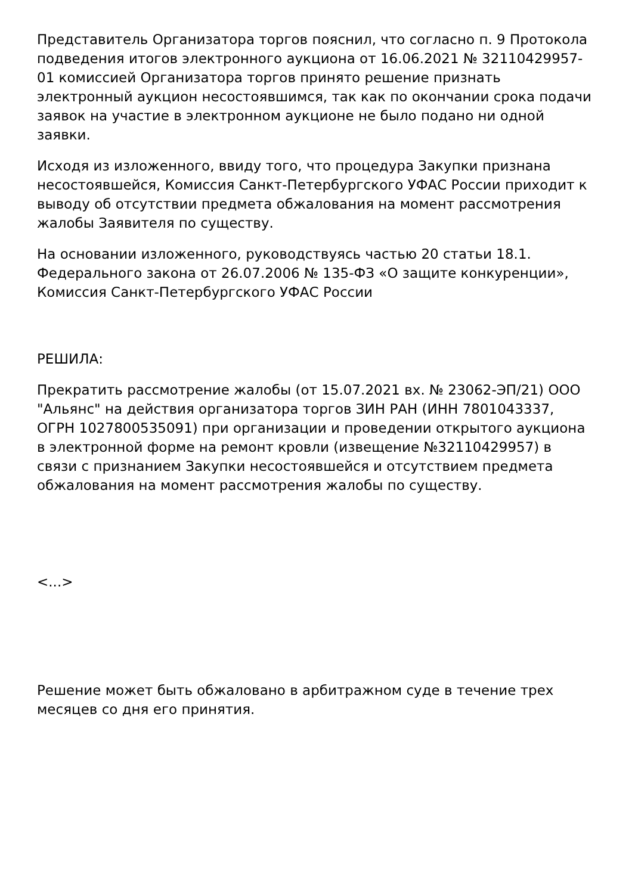Представитель Организатора торгов пояснил, что согласно п. 9 Протокола подведения итогов электронного аукциона от 16.06.2021 № 32110429957-01 комиссией Организатора торгов принято решение признать электронный аукцион несостоявшимся, так как по окончании срока подачи заявок на участие в электронном аукционе не было подано ни одной заявки.
Исходя из изложенного, ввиду того, что процедура Закупки признана несостоявшейся, Комиссия Санкт-Петербургского УФАС России приходит к выводу об отсутствии предмета обжалования на момент рассмотрения жалобы Заявителя по существу.
На основании изложенного, руководствуясь частью 20 статьи 18.1. Федерального закона от 26.07.2006 № 135-ФЗ «О защите конкуренции», Комиссия Санкт-Петербургского УФАС России
РЕШИЛА:
Прекратить рассмотрение жалобы (от 15.07.2021 вх. № 23062-ЭП/21) ООО "Альянс" на действия организатора торгов ЗИН РАН (ИНН 7801043337, ОГРН 1027800535091) при организации и проведении открытого аукциона в электронной форме на ремонт кровли (извещение №32110429957) в связи с признанием Закупки несостоявшейся и отсутствием предмета обжалования на момент рассмотрения жалобы по существу.
<...>
Решение может быть обжаловано в арбитражном суде в течение трех месяцев со дня его принятия.